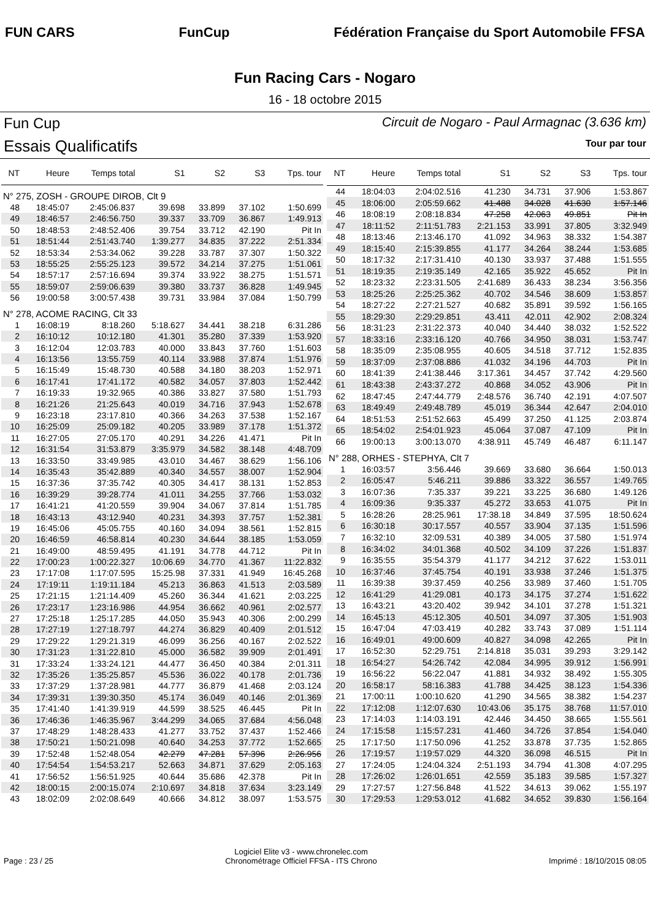FUN CARS FunCup
Fédération Française du Sport Automobile FFSA
Fun Racing Cars - Nogaro
16 - 18 octobre 2015
Fun Cup
Essais Qualificatifs
Circuit de Nogaro - Paul Armagnac (3.636 km)
Tour par tour
| NT | Heure | Temps total | S1 | S2 | S3 | Tps. tour |
| --- | --- | --- | --- | --- | --- | --- |
| N° 275, ZOSH - GROUPE DIROB, Clt 9 | | | | | | |
| 48 | 18:45:07 | 2:45:06.837 | 39.698 | 33.899 | 37.102 | 1:50.699 |
| 49 | 18:46:57 | 2:46:56.750 | 39.337 | 33.709 | 36.867 | 1:49.913 |
| 50 | 18:48:53 | 2:48:52.406 | 39.754 | 33.712 | 42.190 | Pit In |
| 51 | 18:51:44 | 2:51:43.740 | 1:39.277 | 34.835 | 37.222 | 2:51.334 |
| 52 | 18:53:34 | 2:53:34.062 | 39.228 | 33.787 | 37.307 | 1:50.322 |
| 53 | 18:55:25 | 2:55:25.123 | 39.572 | 34.214 | 37.275 | 1:51.061 |
| 54 | 18:57:17 | 2:57:16.694 | 39.374 | 33.922 | 38.275 | 1:51.571 |
| 55 | 18:59:07 | 2:59:06.639 | 39.380 | 33.737 | 36.828 | 1:49.945 |
| 56 | 19:00:58 | 3:00:57.438 | 39.731 | 33.984 | 37.084 | 1:50.799 |
| N° 278, ACOME RACING, Clt 33 | | | | | | |
| 1 | 16:08:19 | 8:18.260 | 5:18.627 | 34.441 | 38.218 | 6:31.286 |
| 2 | 16:10:12 | 10:12.180 | 41.301 | 35.280 | 37.339 | 1:53.920 |
| 3 | 16:12:04 | 12:03.783 | 40.000 | 33.843 | 37.760 | 1:51.603 |
| 4 | 16:13:56 | 13:55.759 | 40.114 | 33.988 | 37.874 | 1:51.976 |
| 5 | 16:15:49 | 15:48.730 | 40.588 | 34.180 | 38.203 | 1:52.971 |
| 6 | 16:17:41 | 17:41.172 | 40.582 | 34.057 | 37.803 | 1:52.442 |
| 7 | 16:19:33 | 19:32.965 | 40.386 | 33.827 | 37.580 | 1:51.793 |
| 8 | 16:21:26 | 21:25.643 | 40.019 | 34.716 | 37.943 | 1:52.678 |
| 9 | 16:23:18 | 23:17.810 | 40.366 | 34.263 | 37.538 | 1:52.167 |
| 10 | 16:25:09 | 25:09.182 | 40.205 | 33.989 | 37.178 | 1:51.372 |
| 11 | 16:27:05 | 27:05.170 | 40.291 | 34.226 | 41.471 | Pit In |
| 12 | 16:31:54 | 31:53.879 | 3:35.979 | 34.582 | 38.148 | 4:48.709 |
| 13 | 16:33:50 | 33:49.985 | 43.010 | 34.467 | 38.629 | 1:56.106 |
| 14 | 16:35:43 | 35:42.889 | 40.340 | 34.557 | 38.007 | 1:52.904 |
| 15 | 16:37:36 | 37:35.742 | 40.305 | 34.417 | 38.131 | 1:52.853 |
| 16 | 16:39:29 | 39:28.774 | 41.011 | 34.255 | 37.766 | 1:53.032 |
| 17 | 16:41:21 | 41:20.559 | 39.904 | 34.067 | 37.814 | 1:51.785 |
| 18 | 16:43:13 | 43:12.940 | 40.231 | 34.393 | 37.757 | 1:52.381 |
| 19 | 16:45:06 | 45:05.755 | 40.160 | 34.094 | 38.561 | 1:52.815 |
| 20 | 16:46:59 | 46:58.814 | 40.230 | 34.644 | 38.185 | 1:53.059 |
| 21 | 16:49:00 | 48:59.495 | 41.191 | 34.778 | 44.712 | Pit In |
| 22 | 17:00:23 | 1:00:22.327 | 10:06.69 | 34.770 | 41.367 | 11:22.832 |
| 23 | 17:17:08 | 1:17:07.595 | 15:25.98 | 37.331 | 41.949 | 16:45.268 |
| 24 | 17:19:11 | 1:19:11.184 | 45.213 | 36.863 | 41.513 | 2:03.589 |
| 25 | 17:21:15 | 1:21:14.409 | 45.260 | 36.344 | 41.621 | 2:03.225 |
| 26 | 17:23:17 | 1:23:16.986 | 44.954 | 36.662 | 40.961 | 2:02.577 |
| 27 | 17:25:18 | 1:25:17.285 | 44.050 | 35.943 | 40.306 | 2:00.299 |
| 28 | 17:27:19 | 1:27:18.797 | 44.274 | 36.829 | 40.409 | 2:01.512 |
| 29 | 17:29:22 | 1:29:21.319 | 46.099 | 36.256 | 40.167 | 2:02.522 |
| 30 | 17:31:23 | 1:31:22.810 | 45.000 | 36.582 | 39.909 | 2:01.491 |
| 31 | 17:33:24 | 1:33:24.121 | 44.477 | 36.450 | 40.384 | 2:01.311 |
| 32 | 17:35:26 | 1:35:25.857 | 45.536 | 36.022 | 40.178 | 2:01.736 |
| 33 | 17:37:29 | 1:37:28.981 | 44.777 | 36.879 | 41.468 | 2:03.124 |
| 34 | 17:39:31 | 1:39:30.350 | 45.174 | 36.049 | 40.146 | 2:01.369 |
| 35 | 17:41:40 | 1:41:39.919 | 44.599 | 38.525 | 46.445 | Pit In |
| 36 | 17:46:36 | 1:46:35.967 | 3:44.299 | 34.065 | 37.684 | 4:56.048 |
| 37 | 17:48:29 | 1:48:28.433 | 41.277 | 33.752 | 37.437 | 1:52.466 |
| 38 | 17:50:21 | 1:50:21.098 | 40.640 | 34.253 | 37.772 | 1:52.665 |
| 39 | 17:52:48 | 1:52:48.054 | 42.279 | 47.281 | 57.396 | 2:26.956 |
| 40 | 17:54:54 | 1:54:53.217 | 52.663 | 34.871 | 37.629 | 2:05.163 |
| 41 | 17:56:52 | 1:56:51.925 | 40.644 | 35.686 | 42.378 | Pit In |
| 42 | 18:00:15 | 2:00:15.074 | 2:10.697 | 34.818 | 37.634 | 3:23.149 |
| 43 | 18:02:09 | 2:02:08.649 | 40.666 | 34.812 | 38.097 | 1:53.575 |
| NT | Heure | Temps total | S1 | S2 | S3 | Tps. tour |
| --- | --- | --- | --- | --- | --- | --- |
| 44 | 18:04:03 | 2:04:02.516 | 41.230 | 34.731 | 37.906 | 1:53.867 |
| 45 | 18:06:00 | 2:05:59.662 | 41.488 | 34.028 | 41.630 | 1:57.146 |
| 46 | 18:08:19 | 2:08:18.834 | 47.258 | 42.063 | 49.851 | Pit In |
| 47 | 18:11:52 | 2:11:51.783 | 2:21.153 | 33.991 | 37.805 | 3:32.949 |
| 48 | 18:13:46 | 2:13:46.170 | 41.092 | 34.963 | 38.332 | 1:54.387 |
| 49 | 18:15:40 | 2:15:39.855 | 41.177 | 34.264 | 38.244 | 1:53.685 |
| 50 | 18:17:32 | 2:17:31.410 | 40.130 | 33.937 | 37.488 | 1:51.555 |
| 51 | 18:19:35 | 2:19:35.149 | 42.165 | 35.922 | 45.652 | Pit In |
| 52 | 18:23:32 | 2:23:31.505 | 2:41.689 | 36.433 | 38.234 | 3:56.356 |
| 53 | 18:25:26 | 2:25:25.362 | 40.702 | 34.546 | 38.609 | 1:53.857 |
| 54 | 18:27:22 | 2:27:21.527 | 40.682 | 35.891 | 39.592 | 1:56.165 |
| 55 | 18:29:30 | 2:29:29.851 | 43.411 | 42.011 | 42.902 | 2:08.324 |
| 56 | 18:31:23 | 2:31:22.373 | 40.040 | 34.440 | 38.032 | 1:52.522 |
| 57 | 18:33:16 | 2:33:16.120 | 40.766 | 34.950 | 38.031 | 1:53.747 |
| 58 | 18:35:09 | 2:35:08.955 | 40.605 | 34.518 | 37.712 | 1:52.835 |
| 59 | 18:37:09 | 2:37:08.886 | 41.032 | 34.196 | 44.703 | Pit In |
| 60 | 18:41:39 | 2:41:38.446 | 3:17.361 | 34.457 | 37.742 | 4:29.560 |
| 61 | 18:43:38 | 2:43:37.272 | 40.868 | 34.052 | 43.906 | Pit In |
| 62 | 18:47:45 | 2:47:44.779 | 2:48.576 | 36.740 | 42.191 | 4:07.507 |
| 63 | 18:49:49 | 2:49:48.789 | 45.019 | 36.344 | 42.647 | 2:04.010 |
| 64 | 18:51:53 | 2:51:52.663 | 45.499 | 37.250 | 41.125 | 2:03.874 |
| 65 | 18:54:02 | 2:54:01.923 | 45.064 | 37.087 | 47.109 | Pit In |
| 66 | 19:00:13 | 3:00:13.070 | 4:38.911 | 45.749 | 46.487 | 6:11.147 |
| N° 288, ORHES - STEPHYA, Clt 7 | | | | | | |
| 1 | 16:03:57 | 3:56.446 | 39.669 | 33.680 | 36.664 | 1:50.013 |
| 2 | 16:05:47 | 5:46.211 | 39.886 | 33.322 | 36.557 | 1:49.765 |
| 3 | 16:07:36 | 7:35.337 | 39.221 | 33.225 | 36.680 | 1:49.126 |
| 4 | 16:09:36 | 9:35.337 | 45.272 | 33.653 | 41.075 | Pit In |
| 5 | 16:28:26 | 28:25.961 | 17:38.18 | 34.849 | 37.595 | 18:50.624 |
| 6 | 16:30:18 | 30:17.557 | 40.557 | 33.904 | 37.135 | 1:51.596 |
| 7 | 16:32:10 | 32:09.531 | 40.389 | 34.005 | 37.580 | 1:51.974 |
| 8 | 16:34:02 | 34:01.368 | 40.502 | 34.109 | 37.226 | 1:51.837 |
| 9 | 16:35:55 | 35:54.379 | 41.177 | 34.212 | 37.622 | 1:53.011 |
| 10 | 16:37:46 | 37:45.754 | 40.191 | 33.938 | 37.246 | 1:51.375 |
| 11 | 16:39:38 | 39:37.459 | 40.256 | 33.989 | 37.460 | 1:51.705 |
| 12 | 16:41:29 | 41:29.081 | 40.173 | 34.175 | 37.274 | 1:51.622 |
| 13 | 16:43:21 | 43:20.402 | 39.942 | 34.101 | 37.278 | 1:51.321 |
| 14 | 16:45:13 | 45:12.305 | 40.501 | 34.097 | 37.305 | 1:51.903 |
| 15 | 16:47:04 | 47:03.419 | 40.282 | 33.743 | 37.089 | 1:51.114 |
| 16 | 16:49:01 | 49:00.609 | 40.827 | 34.098 | 42.265 | Pit In |
| 17 | 16:52:30 | 52:29.751 | 2:14.818 | 35.031 | 39.293 | 3:29.142 |
| 18 | 16:54:27 | 54:26.742 | 42.084 | 34.995 | 39.912 | 1:56.991 |
| 19 | 16:56:22 | 56:22.047 | 41.881 | 34.932 | 38.492 | 1:55.305 |
| 20 | 16:58:17 | 58:16.383 | 41.788 | 34.425 | 38.123 | 1:54.336 |
| 21 | 17:00:11 | 1:00:10.620 | 41.290 | 34.565 | 38.382 | 1:54.237 |
| 22 | 17:12:08 | 1:12:07.630 | 10:43.06 | 35.175 | 38.768 | 11:57.010 |
| 23 | 17:14:03 | 1:14:03.191 | 42.446 | 34.450 | 38.665 | 1:55.561 |
| 24 | 17:15:58 | 1:15:57.231 | 41.460 | 34.726 | 37.854 | 1:54.040 |
| 25 | 17:17:50 | 1:17:50.096 | 41.252 | 33.878 | 37.735 | 1:52.865 |
| 26 | 17:19:57 | 1:19:57.029 | 44.320 | 36.098 | 46.515 | Pit In |
| 27 | 17:24:05 | 1:24:04.324 | 2:51.193 | 34.794 | 41.308 | 4:07.295 |
| 28 | 17:26:02 | 1:26:01.651 | 42.559 | 35.183 | 39.585 | 1:57.327 |
| 29 | 17:27:57 | 1:27:56.848 | 41.522 | 34.613 | 39.062 | 1:55.197 |
| 30 | 17:29:53 | 1:29:53.012 | 41.682 | 34.652 | 39.830 | 1:56.164 |
Page : 23 / 25
Logiciel Elite v3 - www.chronelec.com
Chronométrage Officiel FFSA - ITS Chrono
Imprimé : 18/10/2015 08:05